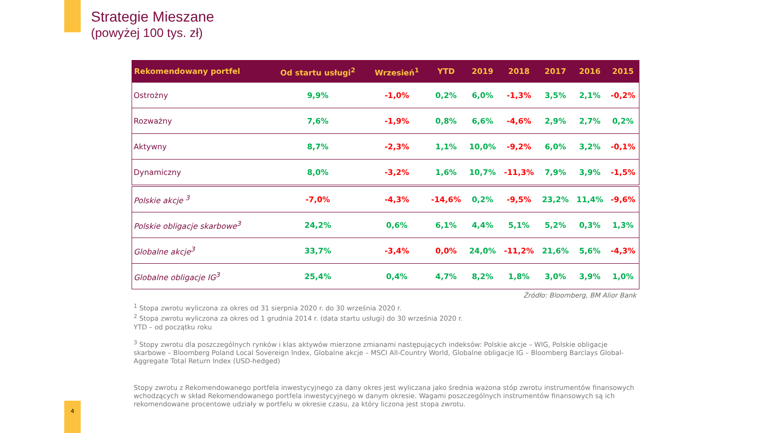Strategie Mieszane
(powyżej 100 tys. zł)
| Rekomendowany portfel | Od startu usługi<sup>2</sup> | Wrzesień<sup>1</sup> | YTD | 2019 | 2018 | 2017 | 2016 | 2015 |
| --- | --- | --- | --- | --- | --- | --- | --- | --- |
| Ostrożny | 9,9% | -1,0% | 0,2% | 6,0% | -1,3% | 3,5% | 2,1% | -0,2% |
| Rozważny | 7,6% | -1,9% | 0,8% | 6,6% | -4,6% | 2,9% | 2,7% | 0,2% |
| Aktywny | 8,7% | -2,3% | 1,1% | 10,0% | -9,2% | 6,0% | 3,2% | -0,1% |
| Dynamiczny | 8,0% | -3,2% | 1,6% | 10,7% | -11,3% | 7,9% | 3,9% | -1,5% |
| Polskie akcje <sup>3</sup> | -7,0% | -4,3% | -14,6% | 0,2% | -9,5% | 23,2% | 11,4% | -9,6% |
| Polskie obligacje skarbowe<sup>3</sup> | 24,2% | 0,6% | 6,1% | 4,4% | 5,1% | 5,2% | 0,3% | 1,3% |
| Globalne akcje<sup>3</sup> | 33,7% | -3,4% | 0,0% | 24,0% | -11,2% | 21,6% | 5,6% | -4,3% |
| Globalne obligacje IG<sup>3</sup> | 25,4% | 0,4% | 4,7% | 8,2% | 1,8% | 3,0% | 3,9% | 1,0% |
Źródło: Bloomberg, BM Alior Bank
<sup>1</sup> Stopa zwrotu wyliczona za okres od 31 sierpnia 2020 r. do 30 września 2020 r.
<sup>2</sup> Stopa zwrotu wyliczona za okres od 1 grudnia 2014 r. (data startu usługi) do 30 września 2020 r.
YTD – od początku roku
<sup>3</sup> Stopy zwrotu dla poszczególnych rynków i klas aktywów mierzone zmianami następujących indeksów: Polskie akcje – WIG, Polskie obligacje skarbowe – Bloomberg Poland Local Sovereign Index, Globalne akcje – MSCI All-Country World, Globalne obligacje IG – Bloomberg Barclays Global-Aggregate Total Return Index (USD-hedged)
Stopy zwrotu z Rekomendowanego portfela inwestycyjnego za dany okres jest wyliczana jako średnia ważona stóp zwrotu instrumentów finansowych wchodzących w skład Rekomendowanego portfela inwestycyjnego w danym okresie. Wagami poszczególnych instrumentów finansowych są ich rekomendowane procentowe udziały w portfelu w okresie czasu, za który liczona jest stopa zwrotu.
4